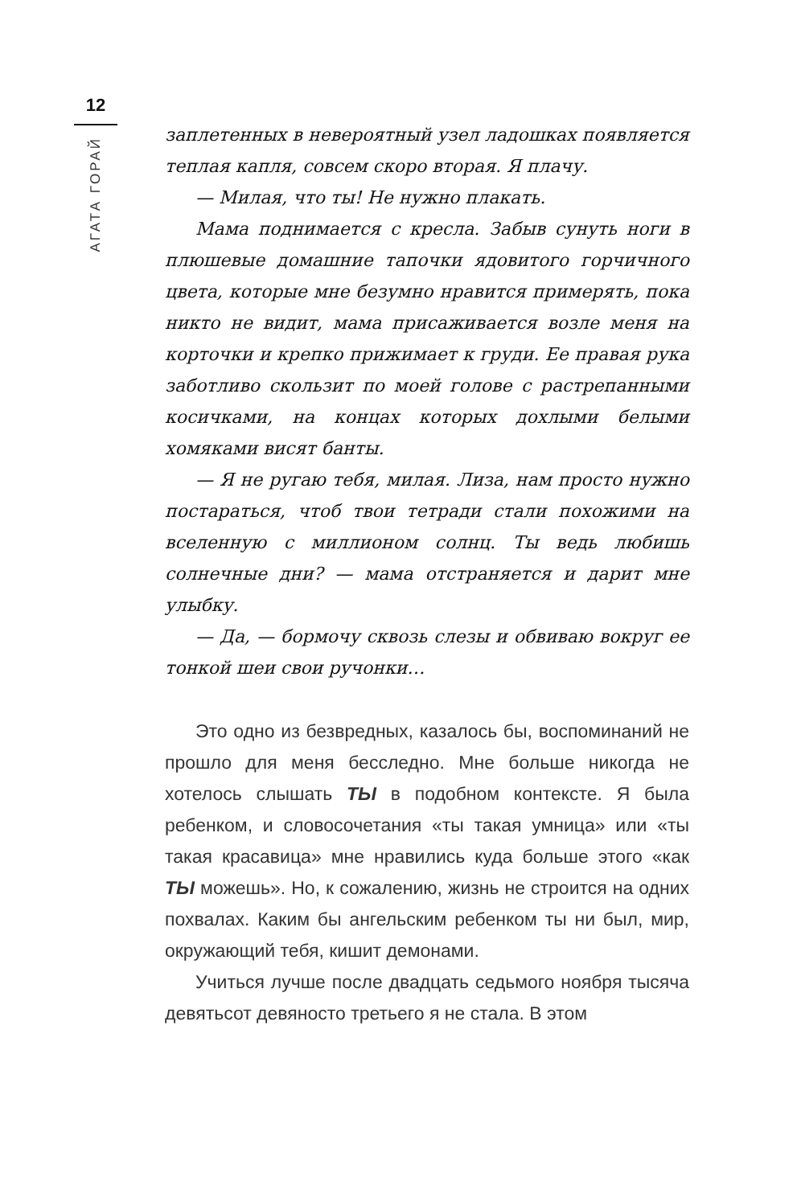12
АГАТА ГОРАЙ
заплетенных в невероятный узел ладошках появляется теплая капля, совсем скоро вторая. Я плачу.
— Милая, что ты! Не нужно плакать.
Мама поднимается с кресла. Забыв сунуть ноги в плюшевые домашние тапочки ядовитого горчичного цвета, которые мне безумно нравится примерять, пока никто не видит, мама присаживается возле меня на корточки и крепко прижимает к груди. Ее правая рука заботливо скользит по моей голове с растрепанными косичками, на концах которых дохлыми белыми хомяками висят банты.
— Я не ругаю тебя, милая. Лиза, нам просто нужно постараться, чтоб твои тетради стали похожими на вселенную с миллионом солнц. Ты ведь любишь солнечные дни? — мама отстраняется и дарит мне улыбку.
— Да, — бормочу сквозь слезы и обвиваю вокруг ее тонкой шеи свои ручонки…
Это одно из безвредных, казалось бы, воспоминаний не прошло для меня бесследно. Мне больше никогда не хотелось слышать ТЫ в подобном контексте. Я была ребенком, и словосочетания «ты такая умница» или «ты такая красавица» мне нравились куда больше этого «как ТЫ можешь». Но, к сожалению, жизнь не строится на одних похвалах. Каким бы ангельским ребенком ты ни был, мир, окружающий тебя, кишит демонами.
Учиться лучше после двадцать седьмого ноября тысяча девятьсот девяносто третьего я не стала. В этом